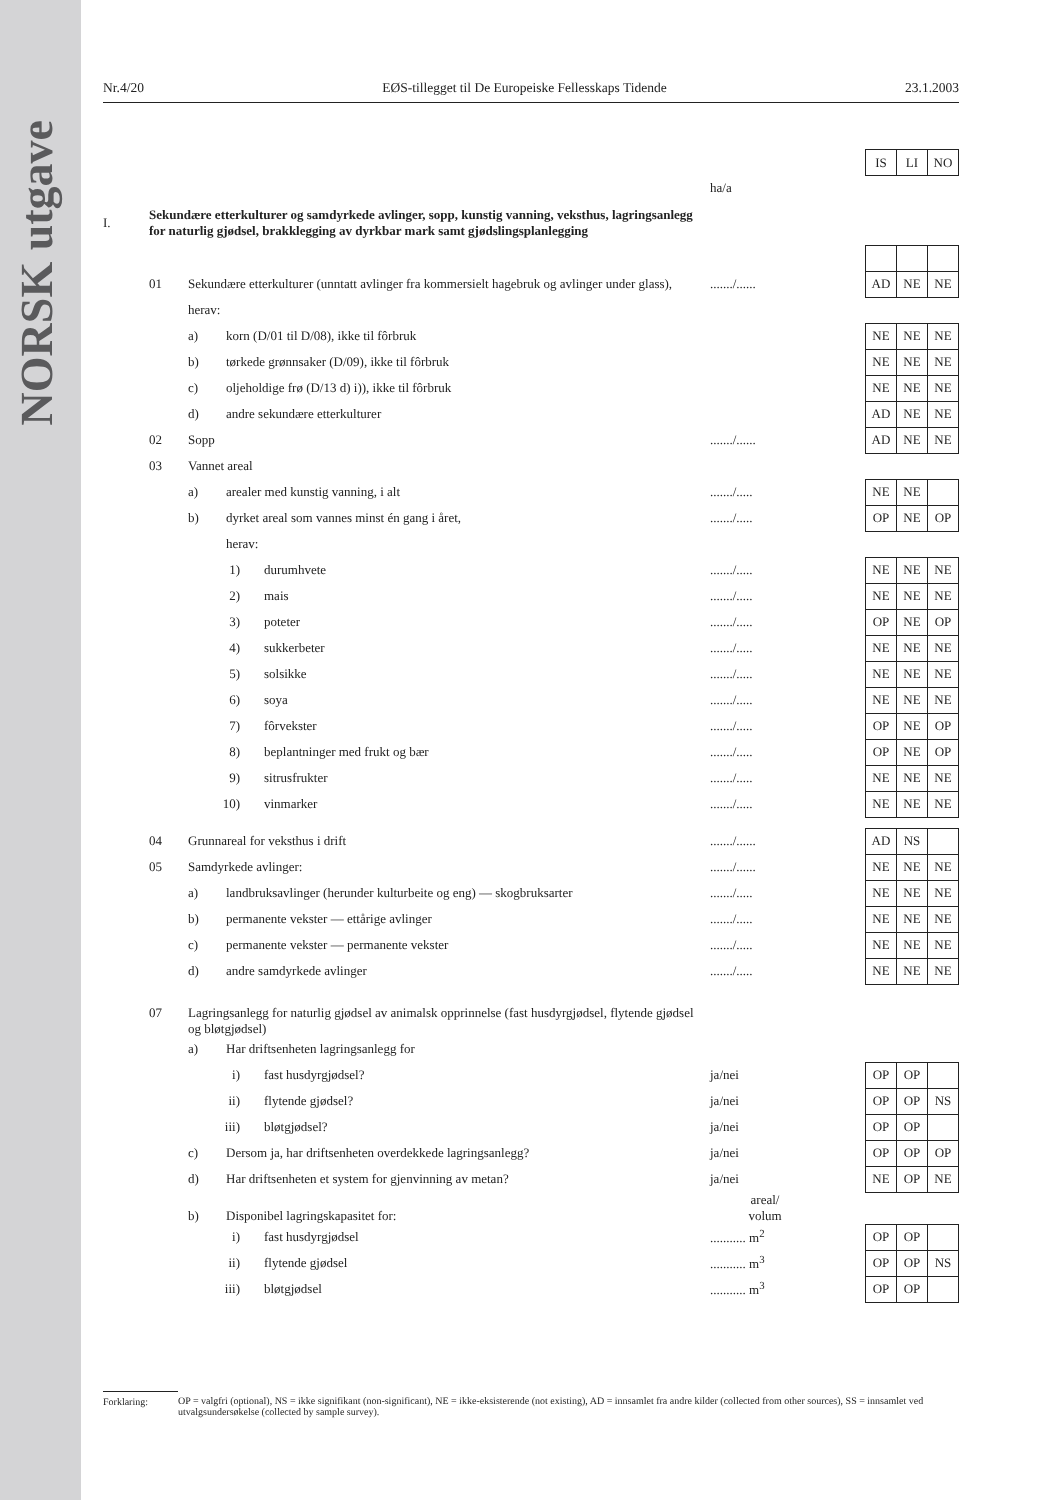NORSK utgave
Nr.4/20 EØS-tillegget til De Europeiske Fellesskaps Tidende 23.1.2003
| | | | | | IS | LI | NO |
| | | | ha/a | | | | |
| I. | Sekundære etterkulturer og samdyrkede avlinger, sopp, kunstig vanning, veksthus, lagringsanlegg for naturlig gjødsel, brakklegging av dyrkbar mark samt gjødslingsplanlegging | | | | | | |
| | 01 | Sekundære etterkulturer (unntatt avlinger fra kommersielt hagebruk og avlinger under glass), | ......./...... | | AD | NE | NE |
| | | herav: | | | | | |
| | | a) korn (D/01 til D/08), ikke til fôrbruk | | | NE | NE | NE |
| | | b) tørkede grønnsaker (D/09), ikke til fôrbruk | | | NE | NE | NE |
| | | c) oljeholdige frø (D/13 d) i)), ikke til fôrbruk | | | NE | NE | NE |
| | | d) andre sekundære etterkulturer | | | AD | NE | NE |
| | 02 | Sopp | ......./...... | | AD | NE | NE |
| | 03 | Vannet areal | | | | | |
| | | a) arealer med kunstig vanning, i alt | ......./..... | | NE | NE | |
| | | b) dyrket areal som vannes minst én gang i året, | ......./..... | | OP | NE | OP |
| | | herav: | | | | | |
| | | 1) durumhvete | ......./..... | | NE | NE | NE |
| | | 2) mais | ......./..... | | NE | NE | NE |
| | | 3) poteter | ......./..... | | OP | NE | OP |
| | | 4) sukkerbeter | ......./..... | | NE | NE | NE |
| | | 5) solsikke | ......./..... | | NE | NE | NE |
| | | 6) soya | ......./..... | | NE | NE | NE |
| | | 7) fôrvekster | ......./..... | | OP | NE | OP |
| | | 8) beplantninger med frukt og bær | ......./..... | | OP | NE | OP |
| | | 9) sitrusfrukter | ......./..... | | NE | NE | NE |
| | | 10) vinmarker | ......./..... | | NE | NE | NE |
| | 04 | Grunnareal for veksthus i drift | ......./...... | | AD | NS | |
| | 05 | Samdyrkede avlinger: | ......./...... | | NE | NE | NE |
| | | a) landbruksavlinger (herunder kulturbeite og eng) — skogbruksarter | ......./..... | | NE | NE | NE |
| | | b) permanente vekster — ettårige avlinger | ......./..... | | NE | NE | NE |
| | | c) permanente vekster — permanente vekster | ......./..... | | NE | NE | NE |
| | | d) andre samdyrkede avlinger | ......./..... | | NE | NE | NE |
| | 07 | Lagringsanlegg for naturlig gjødsel av animalsk opprinnelse (fast husdyrgjødsel, flytende gjødsel og bløtgjødsel) | | | | | |
| | | a) Har driftsenheten lagringsanlegg for | | | | | |
| | | i) fast husdyrgjødsel? | ja/nei | | OP | OP | |
| | | ii) flytende gjødsel? | ja/nei | | OP | OP | NS |
| | | iii) bløtgjødsel? | ja/nei | | OP | OP | |
| | | c) Dersom ja, har driftsenheten overdekkede lagringsanlegg? | ja/nei | | OP | OP | OP |
| | | d) Har driftsenheten et system for gjenvinning av metan? | ja/nei | | NE | OP | NE |
| | | b) Disponibel lagringskapasitet for: | areal/ volum | | | | |
| | | i) fast husdyrgjødsel | ........... m<sup>2</sup> | | OP | OP | |
| | | ii) flytende gjødsel | ........... m<sup>3</sup> | | OP | OP | NS |
| | | iii) bløtgjødsel | ........... m<sup>3</sup> | | OP | OP | |
Forklaring: OP = valgfri (optional), NS = ikke signifikant (non-significant), NE = ikke-eksisterende (not existing), AD = innsamlet fra andre kilder (collected from other sources), SS = innsamlet ved utvalgsundersøkelse (collected by sample survey).